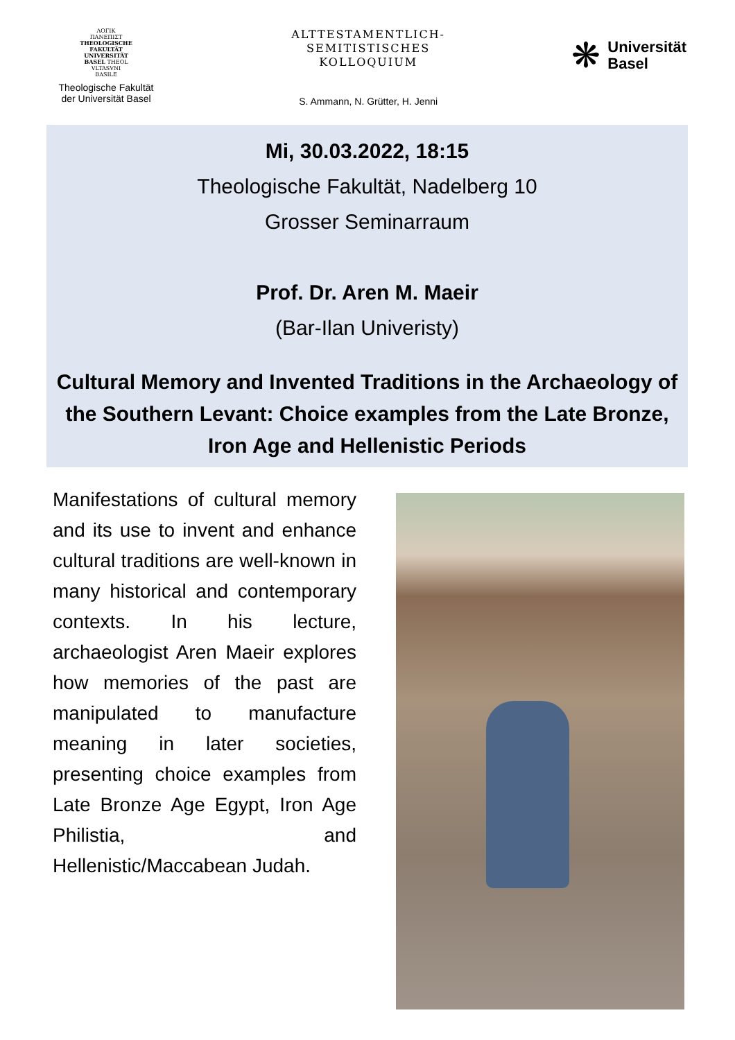ΛΟΓΙΚ
ΠΑΝΕΠΙΣΤ
THEOLOGISCHE
FAKULTÄT
UNIVERSITÄT
BASEL THEOL
VLTASVNI
BASILE
Theologische Fakultät
der Universität Basel
ALTTESTAMENTLICH-
SEMITISTISCHES
KOLLOQUIUM
S. Ammann, N. Grütter, H. Jenni
❋
Universität
Basel
Mi, 30.03.2022, 18:15
Theologische Fakultät, Nadelberg 10
Grosser Seminarraum
Prof. Dr. Aren M. Maeir
(Bar-Ilan Univeristy)
Cultural Memory and Invented Traditions in the Archaeology of the Southern Levant: Choice examples from the Late Bronze, Iron Age and Hellenistic Periods
Manifestations of cultural memory and its use to invent and enhance cultural traditions are well-known in many historical and contemporary contexts. In his lecture, archaeologist Aren Maeir explores how memories of the past are manipulated to manufacture meaning in later societies, presenting choice examples from Late Bronze Age Egypt, Iron Age Philistia, and Hellenistic/Maccabean Judah.